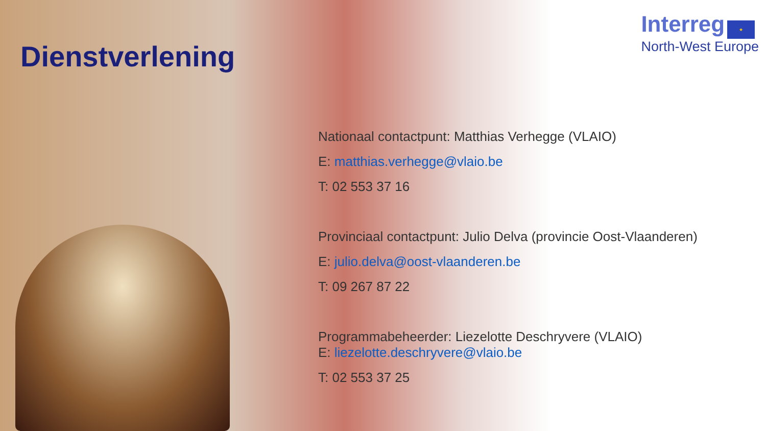Dienstverlening
Interreg ★
North-West Europe
Nationaal contactpunt: Matthias Verhegge (VLAIO)
E: matthias.verhegge@vlaio.be
T: 02 553 37 16
Provinciaal contactpunt: Julio Delva (provincie Oost-Vlaanderen)
E: julio.delva@oost-vlaanderen.be
T: 09 267 87 22
Programmabeheerder: Liezelotte Deschryvere (VLAIO)
E: liezelotte.deschryvere@vlaio.be
T: 02 553 37 25